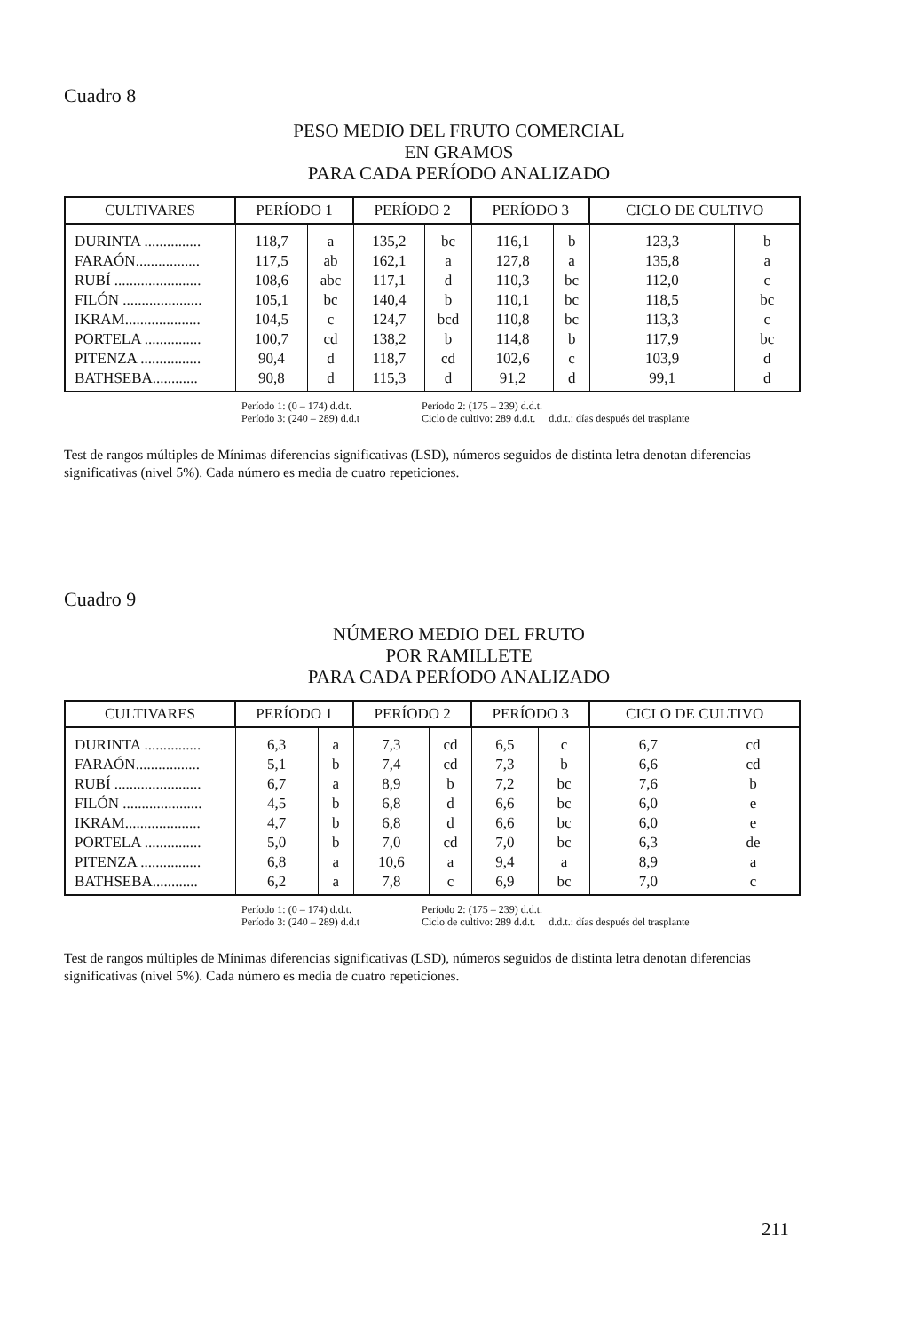Cuadro 8
PESO MEDIO DEL FRUTO COMERCIAL
EN GRAMOS
PARA CADA PERÍODO ANALIZADO
| CULTIVARES | PERÍODO 1 | | PERÍODO 2 | | PERÍODO 3 | | CICLO DE CULTIVO | |
| --- | --- | --- | --- | --- | --- | --- | --- | --- |
| DURINTA ............... | 118,7 | a | 135,2 | bc | 116,1 | b | 123,3 | b |
| FARAÓN................. | 117,5 | ab | 162,1 | a | 127,8 | a | 135,8 | a |
| RUBÍ ....................... | 108,6 | abc | 117,1 | d | 110,3 | bc | 112,0 | c |
| FILÓN ..................... | 105,1 | bc | 140,4 | b | 110,1 | bc | 118,5 | bc |
| IKRAM.................... | 104,5 | c | 124,7 | bcd | 110,8 | bc | 113,3 | c |
| PORTELA ............... | 100,7 | cd | 138,2 | b | 114,8 | b | 117,9 | bc |
| PITENZA ................ | 90,4 | d | 118,7 | cd | 102,6 | c | 103,9 | d |
| BATHSEBA............ | 90,8 | d | 115,3 | d | 91,2 | d | 99,1 | d |
Período 1: (0 – 174) d.d.t. Período 2: (175 – 239) d.d.t.
Período 3: (240 – 289) d.d.t Ciclo de cultivo: 289 d.d.t. d.d.t.: días después del trasplante
Test de rangos múltiples de Mínimas diferencias significativas (LSD), números seguidos de distinta letra denotan diferencias significativas (nivel 5%). Cada número es media de cuatro repeticiones.
Cuadro 9
NÚMERO MEDIO DEL FRUTO
POR RAMILLETE
PARA CADA PERÍODO ANALIZADO
| CULTIVARES | PERÍODO 1 | | PERÍODO 2 | | PERÍODO 3 | | CICLO DE CULTIVO | |
| --- | --- | --- | --- | --- | --- | --- | --- | --- |
| DURINTA ............... | 6,3 | a | 7,3 | cd | 6,5 | c | 6,7 | cd |
| FARAÓN................. | 5,1 | b | 7,4 | cd | 7,3 | b | 6,6 | cd |
| RUBÍ ....................... | 6,7 | a | 8,9 | b | 7,2 | bc | 7,6 | b |
| FILÓN ..................... | 4,5 | b | 6,8 | d | 6,6 | bc | 6,0 | e |
| IKRAM.................... | 4,7 | b | 6,8 | d | 6,6 | bc | 6,0 | e |
| PORTELA ............... | 5,0 | b | 7,0 | cd | 7,0 | bc | 6,3 | de |
| PITENZA ................ | 6,8 | a | 10,6 | a | 9,4 | a | 8,9 | a |
| BATHSEBA............ | 6,2 | a | 7,8 | c | 6,9 | bc | 7,0 | c |
Período 1: (0 – 174) d.d.t. Período 2: (175 – 239) d.d.t.
Período 3: (240 – 289) d.d.t Ciclo de cultivo: 289 d.d.t. d.d.t.: días después del trasplante
Test de rangos múltiples de Mínimas diferencias significativas (LSD), números seguidos de distinta letra denotan diferencias significativas (nivel 5%). Cada número es media de cuatro repeticiones.
211